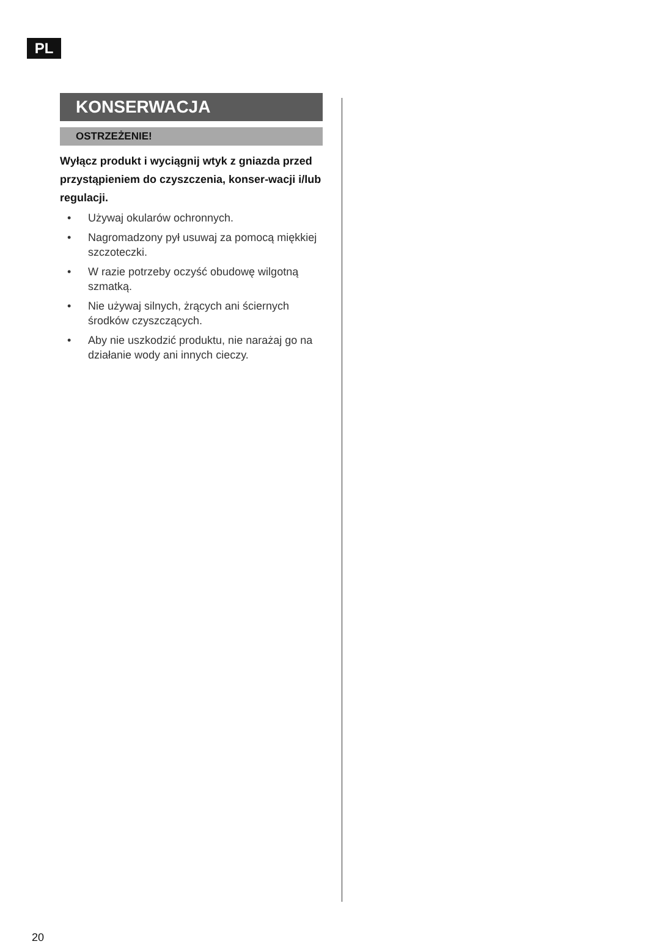PL
KONSERWACJA
OSTRZEŻENIE!
Wyłącz produkt i wyciągnij wtyk z gniazda przed przystąpieniem do czyszczenia, konser-wacji i/lub regulacji.
• Używaj okularów ochronnych.
• Nagromadzony pył usuwaj za pomocą miękkiej szczoteczki.
• W razie potrzeby oczyść obudowę wilgotną szmatką.
• Nie używaj silnych, żrących ani ściernych środków czyszczących.
• Aby nie uszkodzić produktu, nie narażaj go na działanie wody ani innych cieczy.
20